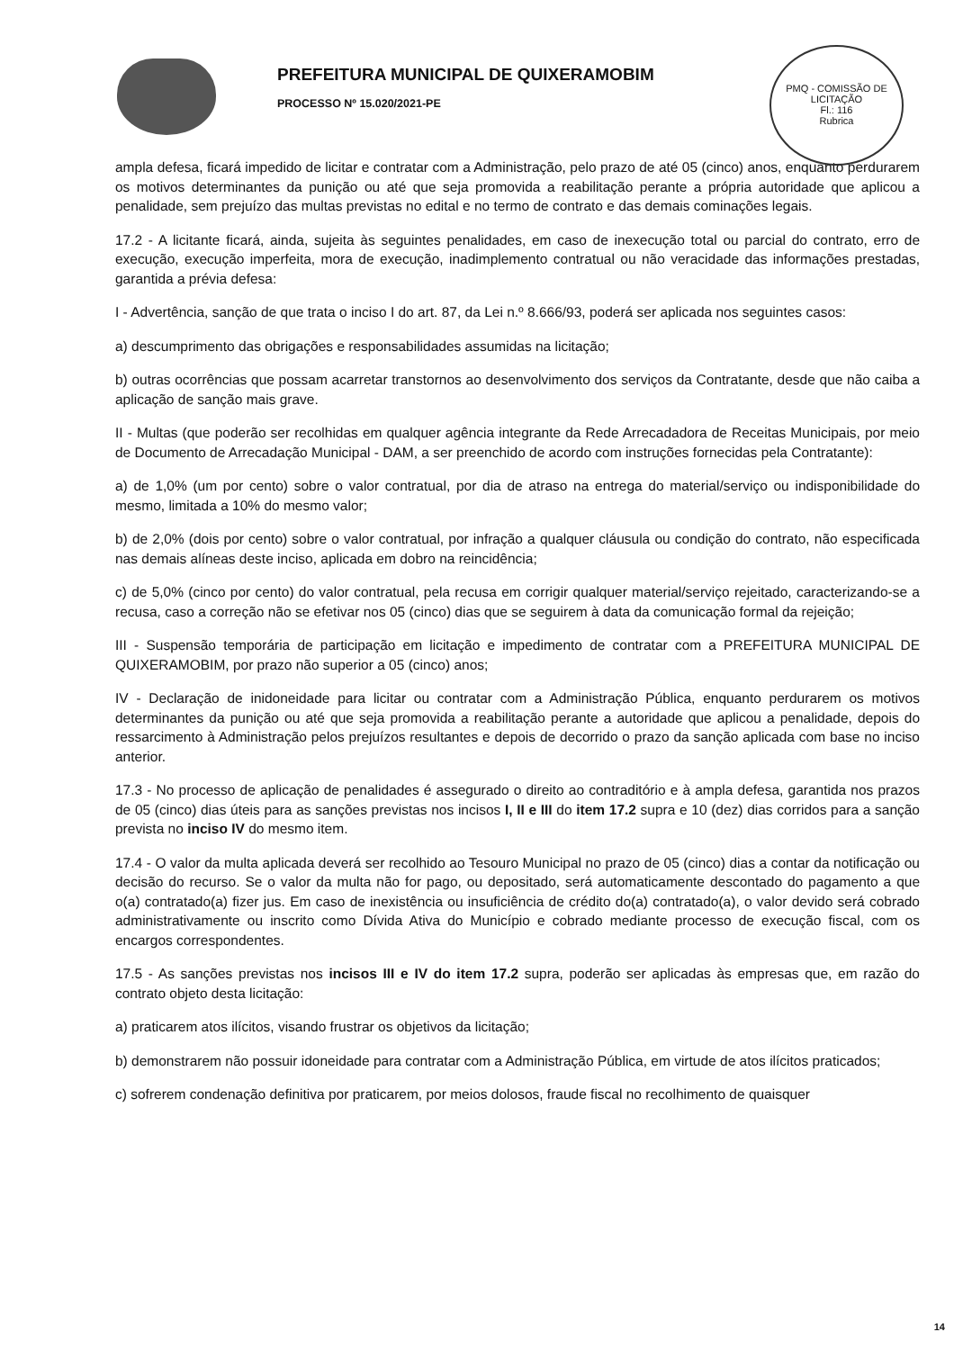PREFEITURA MUNICIPAL DE QUIXERAMOBIM
PROCESSO Nº 15.020/2021-PE
PMQ - COMISSÃO DE LICITAÇÃO
Fl.: 116
Rubrica
ampla defesa, ficará impedido de licitar e contratar com a Administração, pelo prazo de até 05 (cinco) anos, enquanto perdurarem os motivos determinantes da punição ou até que seja promovida a reabilitação perante a própria autoridade que aplicou a penalidade, sem prejuízo das multas previstas no edital e no termo de contrato e das demais cominações legais.
17.2 - A licitante ficará, ainda, sujeita às seguintes penalidades, em caso de inexecução total ou parcial do contrato, erro de execução, execução imperfeita, mora de execução, inadimplemento contratual ou não veracidade das informações prestadas, garantida a prévia defesa:
I - Advertência, sanção de que trata o inciso I do art. 87, da Lei n.º 8.666/93, poderá ser aplicada nos seguintes casos:
a) descumprimento das obrigações e responsabilidades assumidas na licitação;
b) outras ocorrências que possam acarretar transtornos ao desenvolvimento dos serviços da Contratante, desde que não caiba a aplicação de sanção mais grave.
II - Multas (que poderão ser recolhidas em qualquer agência integrante da Rede Arrecadadora de Receitas Municipais, por meio de Documento de Arrecadação Municipal - DAM, a ser preenchido de acordo com instruções fornecidas pela Contratante):
a) de 1,0% (um por cento) sobre o valor contratual, por dia de atraso na entrega do material/serviço ou indisponibilidade do mesmo, limitada a 10% do mesmo valor;
b) de 2,0% (dois por cento) sobre o valor contratual, por infração a qualquer cláusula ou condição do contrato, não especificada nas demais alíneas deste inciso, aplicada em dobro na reincidência;
c) de 5,0% (cinco por cento) do valor contratual, pela recusa em corrigir qualquer material/serviço rejeitado, caracterizando-se a recusa, caso a correção não se efetivar nos 05 (cinco) dias que se seguirem à data da comunicação formal da rejeição;
III - Suspensão temporária de participação em licitação e impedimento de contratar com a PREFEITURA MUNICIPAL DE QUIXERAMOBIM, por prazo não superior a 05 (cinco) anos;
IV - Declaração de inidoneidade para licitar ou contratar com a Administração Pública, enquanto perdurarem os motivos determinantes da punição ou até que seja promovida a reabilitação perante a autoridade que aplicou a penalidade, depois do ressarcimento à Administração pelos prejuízos resultantes e depois de decorrido o prazo da sanção aplicada com base no inciso anterior.
17.3 - No processo de aplicação de penalidades é assegurado o direito ao contraditório e à ampla defesa, garantida nos prazos de 05 (cinco) dias úteis para as sanções previstas nos incisos I, II e III do item 17.2 supra e 10 (dez) dias corridos para a sanção prevista no inciso IV do mesmo item.
17.4 - O valor da multa aplicada deverá ser recolhido ao Tesouro Municipal no prazo de 05 (cinco) dias a contar da notificação ou decisão do recurso. Se o valor da multa não for pago, ou depositado, será automaticamente descontado do pagamento a que o(a) contratado(a) fizer jus. Em caso de inexistência ou insuficiência de crédito do(a) contratado(a), o valor devido será cobrado administrativamente ou inscrito como Dívida Ativa do Município e cobrado mediante processo de execução fiscal, com os encargos correspondentes.
17.5 - As sanções previstas nos incisos III e IV do item 17.2 supra, poderão ser aplicadas às empresas que, em razão do contrato objeto desta licitação:
a) praticarem atos ilícitos, visando frustrar os objetivos da licitação;
b) demonstrarem não possuir idoneidade para contratar com a Administração Pública, em virtude de atos ilícitos praticados;
c) sofrerem condenação definitiva por praticarem, por meios dolosos, fraude fiscal no recolhimento de quaisquer
14